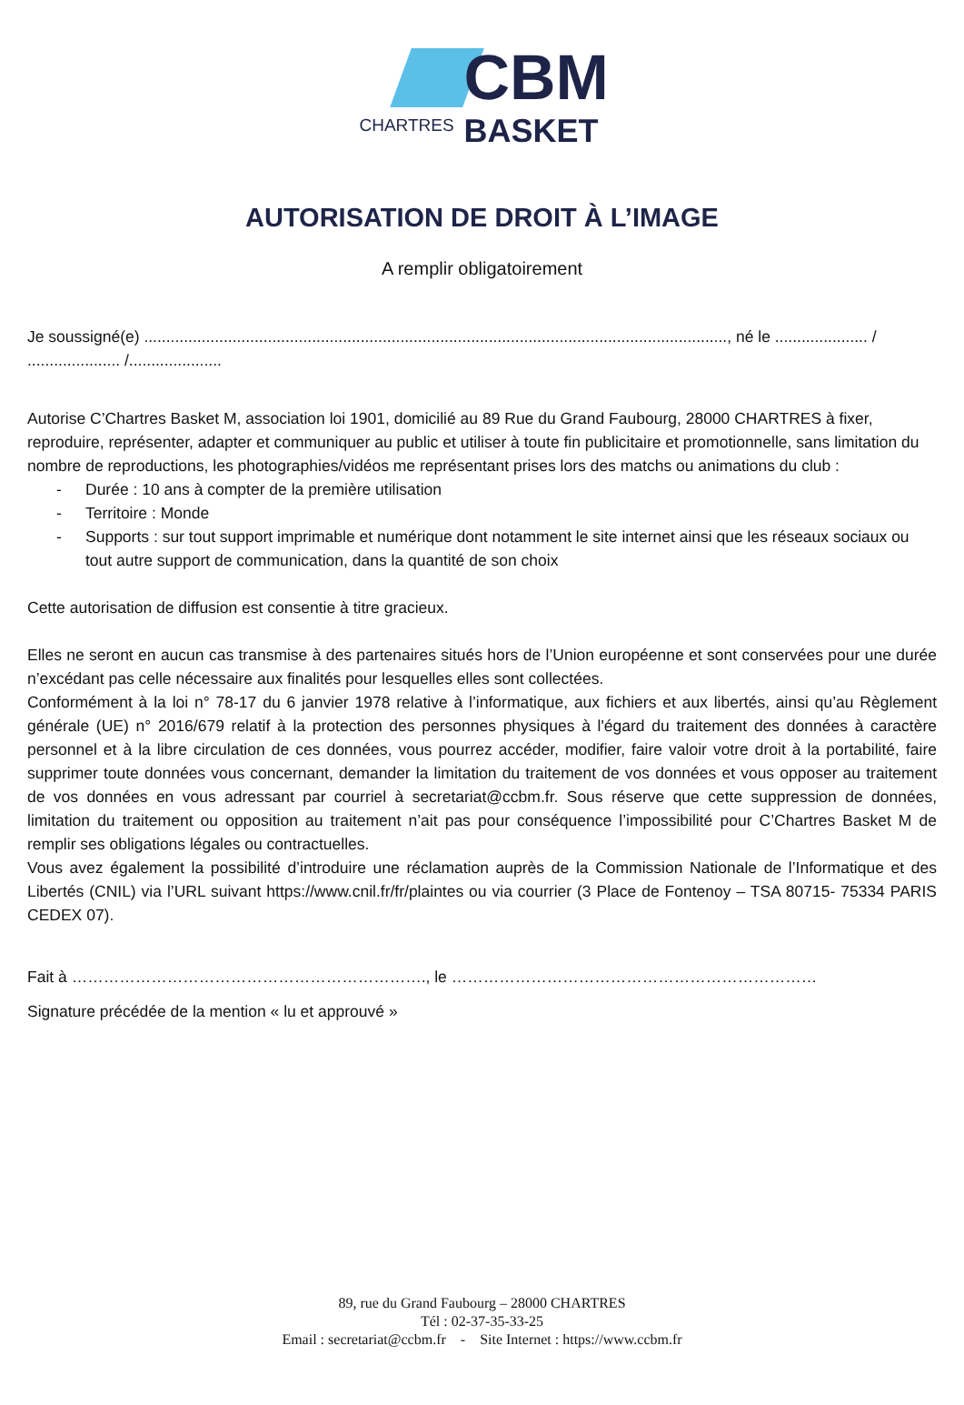CBM
CHARTRES BASKET
AUTORISATION DE DROIT À L’IMAGE
A remplir obligatoirement
Je soussigné(e) ...................................................................................................................................., né le ..................... / ..................... /.....................
Autorise C’Chartres Basket M, association loi 1901, domicilié au 89 Rue du Grand Faubourg, 28000 CHARTRES à fixer, reproduire, représenter, adapter et communiquer au public et utiliser à toute fin publicitaire et promotionnelle, sans limitation du nombre de reproductions, les photographies/vidéos me représentant prises lors des matchs ou animations du club :
- Durée : 10 ans à compter de la première utilisation
- Territoire : Monde
- Supports : sur tout support imprimable et numérique dont notamment le site internet ainsi que les réseaux sociaux ou tout autre support de communication, dans la quantité de son choix
Cette autorisation de diffusion est consentie à titre gracieux.
Elles ne seront en aucun cas transmise à des partenaires situés hors de l’Union européenne et sont conservées pour une durée n’excédant pas celle nécessaire aux finalités pour lesquelles elles sont collectées.
Conformément à la loi n° 78-17 du 6 janvier 1978 relative à l’informatique, aux fichiers et aux libertés, ainsi qu’au Règlement générale (UE) n° 2016/679 relatif à la protection des personnes physiques à l'égard du traitement des données à caractère personnel et à la libre circulation de ces données, vous pourrez accéder, modifier, faire valoir votre droit à la portabilité, faire supprimer toute données vous concernant, demander la limitation du traitement de vos données et vous opposer au traitement de vos données en vous adressant par courriel à secretariat@ccbm.fr. Sous réserve que cette suppression de données, limitation du traitement ou opposition au traitement n’ait pas pour conséquence l’impossibilité pour C’Chartres Basket M de remplir ses obligations légales ou contractuelles.
Vous avez également la possibilité d’introduire une réclamation auprès de la Commission Nationale de l’Informatique et des Libertés (CNIL) via l’URL suivant https://www.cnil.fr/fr/plaintes ou via courrier (3 Place de Fontenoy – TSA 80715- 75334 PARIS CEDEX 07).
Fait à …………………………………………………………., le ……………………………………………………………
Signature précédée de la mention « lu et approuvé »
89, rue du Grand Faubourg – 28000 CHARTRES
Tél : 02-37-35-33-25
Email : secretariat@ccbm.fr - Site Internet : https://www.ccbm.fr